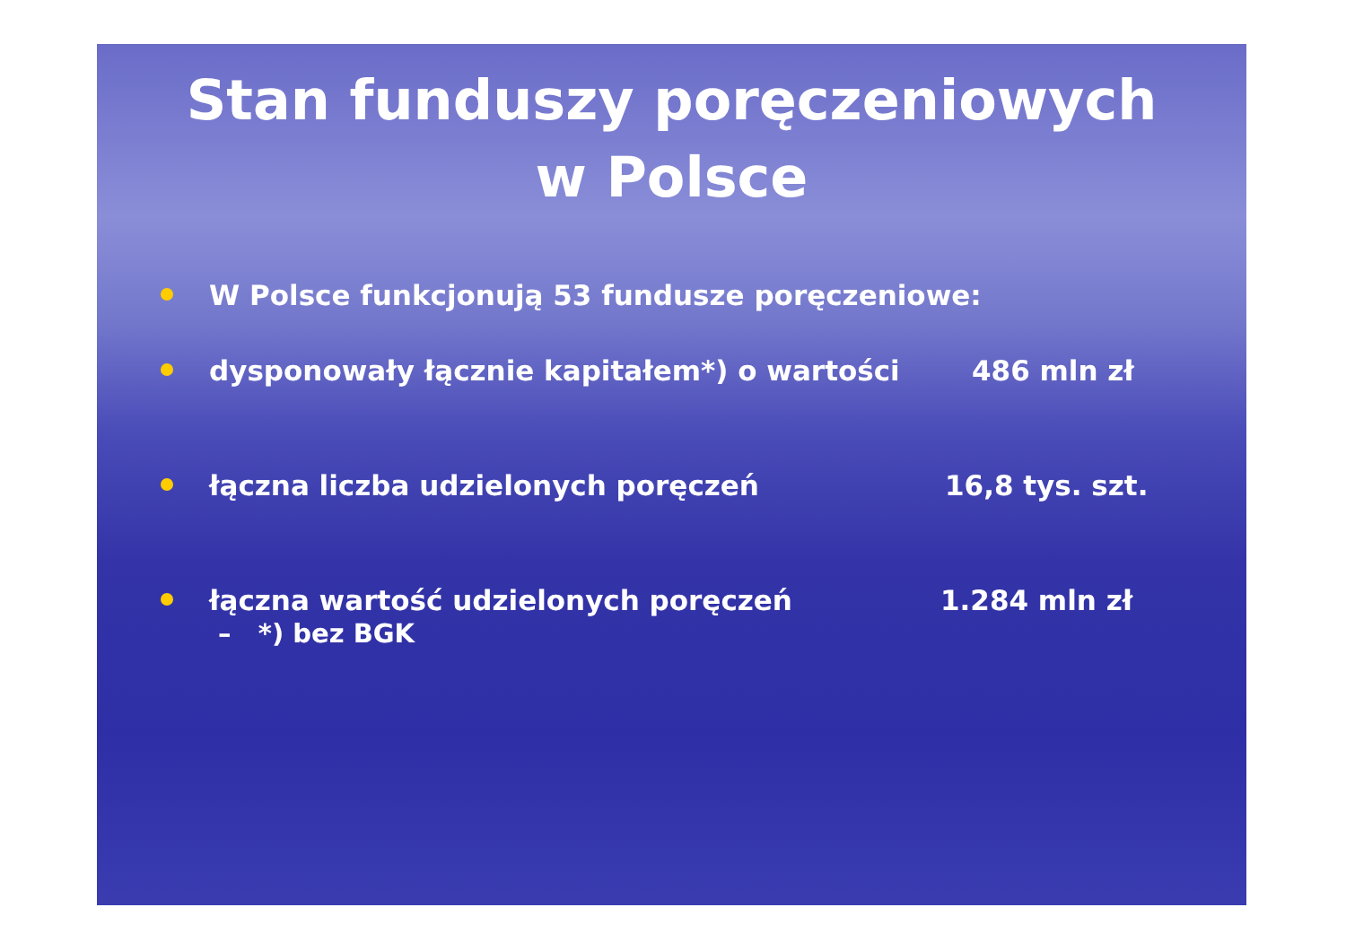Stan funduszy poręczeniowych
w Polsce
W Polsce funkcjonują 53 fundusze poręczeniowe:
dysponowały łącznie kapitałem*) o wartości 486 mln zł
łączna liczba udzielonych poręczeń 16,8 tys. szt.
łączna wartość udzielonych poręczeń 1.284 mln zł
– *) bez BGK